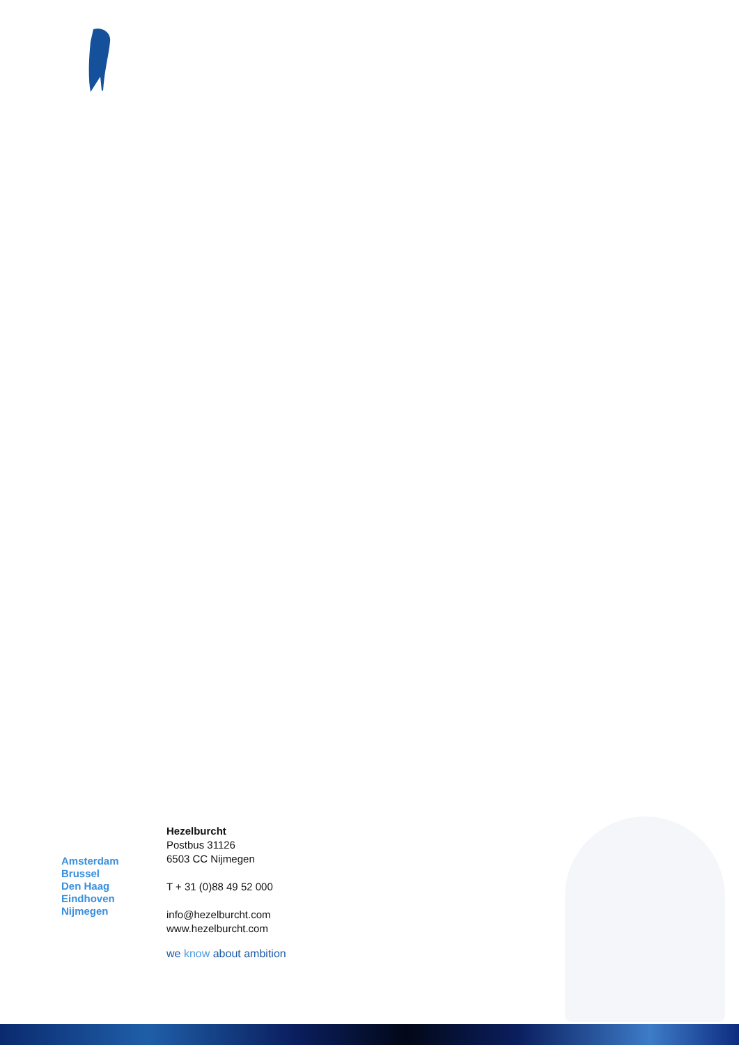Amsterdam
Brussel
Den Haag
Eindhoven
Nijmegen
Hezelburcht
Postbus 31126
6503 CC Nijmegen
T + 31 (0)88 49 52 000
info@hezelburcht.com
www.hezelburcht.com
we know about ambition